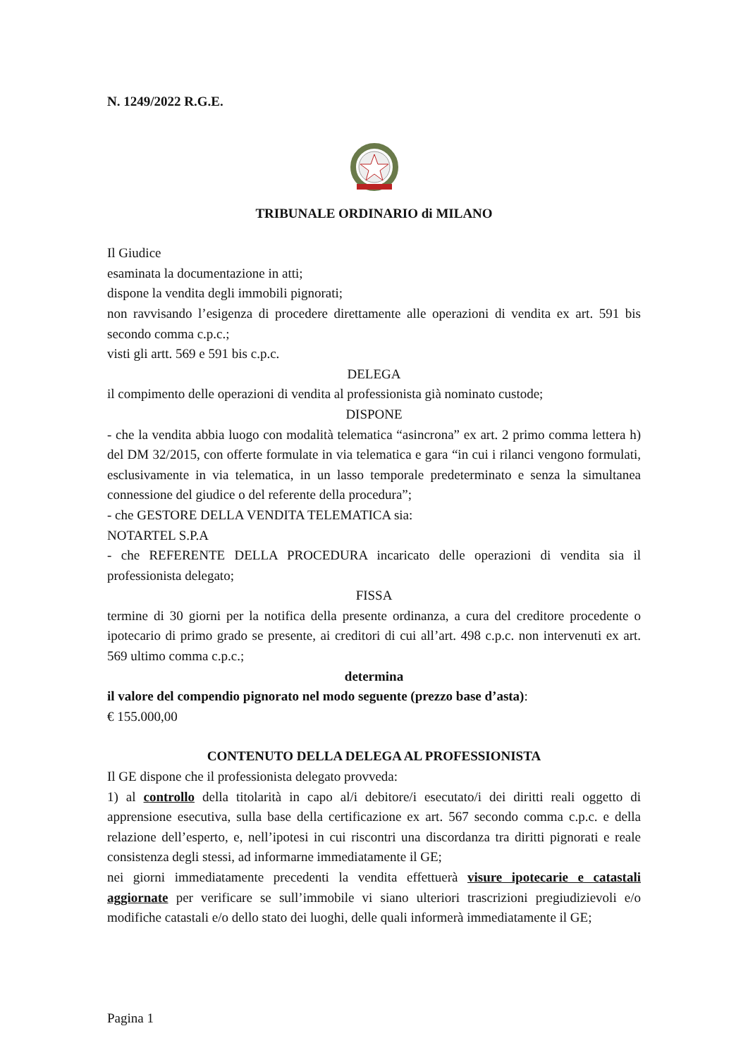N. 1249/2022 R.G.E.
TRIBUNALE ORDINARIO di MILANO
Il Giudice
esaminata la documentazione in atti;
dispone la vendita degli immobili pignorati;
non ravvisando l’esigenza di procedere direttamente alle operazioni di vendita ex art. 591 bis secondo comma c.p.c.;
visti gli artt. 569 e 591 bis c.p.c.
DELEGA
il compimento delle operazioni di vendita al professionista già nominato custode;
DISPONE
- che la vendita abbia luogo con modalità telematica “asincrona” ex art. 2 primo comma lettera h) del DM 32/2015, con offerte formulate in via telematica e gara “in cui i rilanci vengono formulati, esclusivamente in via telematica, in un lasso temporale predeterminato e senza la simultanea connessione del giudice o del referente della procedura”;
- che GESTORE DELLA VENDITA TELEMATICA sia:
NOTARTEL S.P.A
- che REFERENTE DELLA PROCEDURA incaricato delle operazioni di vendita sia il professionista delegato;
FISSA
termine di 30 giorni per la notifica della presente ordinanza, a cura del creditore procedente o ipotecario di primo grado se presente, ai creditori di cui all’art. 498 c.p.c. non intervenuti ex art. 569 ultimo comma c.p.c.;
determina
il valore del compendio pignorato nel modo seguente (prezzo base d’asta):
€ 155.000,00
CONTENUTO DELLA DELEGA AL PROFESSIONISTA
Il GE dispone che il professionista delegato provveda:
1) al controllo della titolarità in capo al/i debitore/i esecutato/i dei diritti reali oggetto di apprensione esecutiva, sulla base della certificazione ex art. 567 secondo comma c.p.c. e della relazione dell’esperto, e, nell’ipotesi in cui riscontri una discordanza tra diritti pignorati e reale consistenza degli stessi, ad informarne immediatamente il GE;
nei giorni immediatamente precedenti la vendita effettuerà visure ipotecarie e catastali aggiornate per verificare se sull’immobile vi siano ulteriori trascrizioni pregiudizievoli e/o modifiche catastali e/o dello stato dei luoghi, delle quali informerà immediatamente il GE;
Pagina 1